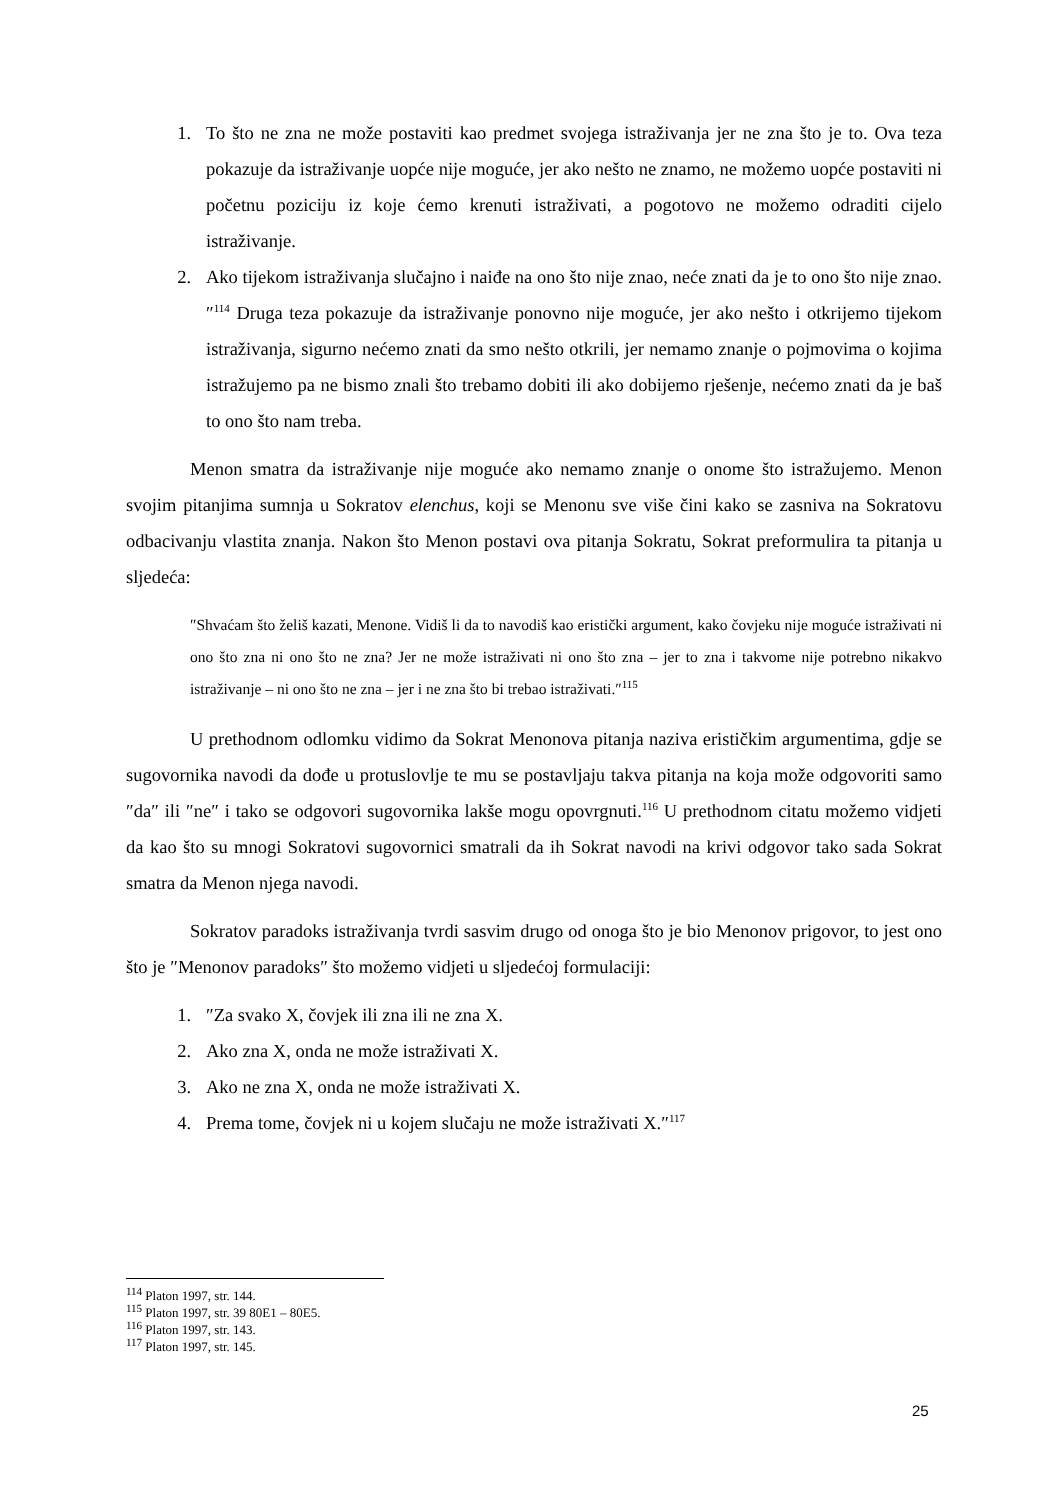1. To što ne zna ne može postaviti kao predmet svojega istraživanja jer ne zna što je to. Ova teza pokazuje da istraživanje uopće nije moguće, jer ako nešto ne znamo, ne možemo uopće postaviti ni početnu poziciju iz koje ćemo krenuti istraživati, a pogotovo ne možemo odraditi cijelo istraživanje.
2. Ako tijekom istraživanja slučajno i naiđe na ono što nije znao, neće znati da je to ono što nije znao.″<sup>114</sup> Druga teza pokazuje da istraživanje ponovno nije moguće, jer ako nešto i otkrijemo tijekom istraživanja, sigurno nećemo znati da smo nešto otkrili, jer nemamo znanje o pojmovima o kojima istražujemo pa ne bismo znali što trebamo dobiti ili ako dobijemo rješenje, nećemo znati da je baš to ono što nam treba.
Menon smatra da istraživanje nije moguće ako nemamo znanje o onome što istražujemo. Menon svojim pitanjima sumnja u Sokratov elenchus, koji se Menonu sve više čini kako se zasniva na Sokratovu odbacivanju vlastita znanja. Nakon što Menon postavi ova pitanja Sokratu, Sokrat preformulira ta pitanja u sljedeća:
″Shvaćam što želiš kazati, Menone. Vidiš li da to navodiš kao eristički argument, kako čovjeku nije moguće istraživati ni ono što zna ni ono što ne zna? Jer ne može istraživati ni ono što zna – jer to zna i takvome nije potrebno nikakvo istraživanje – ni ono što ne zna – jer i ne zna što bi trebao istraživati.″<sup>115</sup>
U prethodnom odlomku vidimo da Sokrat Menonova pitanja naziva erističkim argumentima, gdje se sugovornika navodi da dođe u protuslovlje te mu se postavljaju takva pitanja na koja može odgovoriti samo ″da″ ili ″ne″ i tako se odgovori sugovornika lakše mogu opovrgnuti.<sup>116</sup> U prethodnom citatu možemo vidjeti da kao što su mnogi Sokratovi sugovornici smatrali da ih Sokrat navodi na krivi odgovor tako sada Sokrat smatra da Menon njega navodi.
Sokratov paradoks istraživanja tvrdi sasvim drugo od onoga što je bio Menonov prigovor, to jest ono što je ″Menonov paradoks″ što možemo vidjeti u sljedećoj formulaciji:
1. ″Za svako X, čovjek ili zna ili ne zna X.
2. Ako zna X, onda ne može istraživati X.
3. Ako ne zna X, onda ne može istraživati X.
4. Prema tome, čovjek ni u kojem slučaju ne može istraživati X.″<sup>117</sup>
<sup>114</sup> Platon 1997, str. 144.
<sup>115</sup> Platon 1997, str. 39 80E1 – 80E5.
<sup>116</sup> Platon 1997, str. 143.
<sup>117</sup> Platon 1997, str. 145.
25